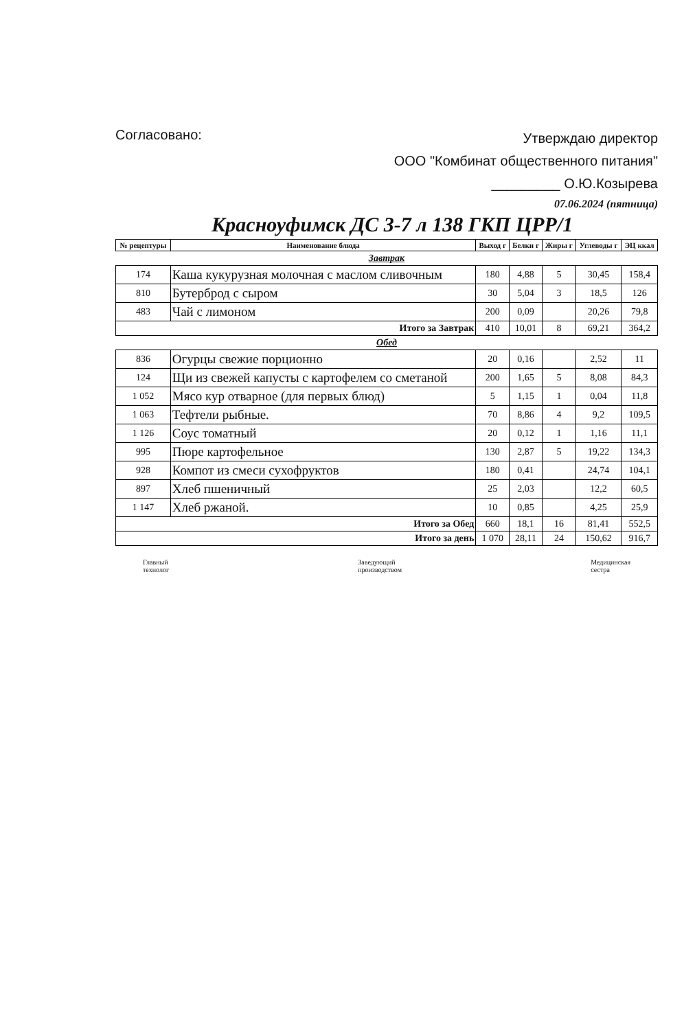Согласовано:
Утверждаю директор
ООО "Комбинат общественного питания"
_________ О.Ю.Козырева
07.06.2024 (пятница)
Красноуфимск ДС 3-7 л 138 ГКП ЦРР/1
| № рецептуры | Наименование блюда | Выход г | Белки г | Жиры г | Углеводы г | ЭЦ ккал |
| --- | --- | --- | --- | --- | --- | --- |
| Завтрак | | | | | | |
| 174 | Каша кукурузная молочная с маслом сливочным | 180 | 4,88 | 5 | 30,45 | 158,4 |
| 810 | Бутерброд с сыром | 30 | 5,04 | 3 | 18,5 | 126 |
| 483 | Чай с лимоном | 200 | 0,09 | | 20,26 | 79,8 |
| Итого за Завтрак | | 410 | 10,01 | 8 | 69,21 | 364,2 |
| Обед | | | | | | |
| 836 | Огурцы свежие порционно | 20 | 0,16 | | 2,52 | 11 |
| 124 | Щи из свежей капусты с картофелем со сметаной | 200 | 1,65 | 5 | 8,08 | 84,3 |
| 1 052 | Мясо кур отварное (для первых блюд) | 5 | 1,15 | 1 | 0,04 | 11,8 |
| 1 063 | Тефтели рыбные. | 70 | 8,86 | 4 | 9,2 | 109,5 |
| 1 126 | Соус томатный | 20 | 0,12 | 1 | 1,16 | 11,1 |
| 995 | Пюре картофельное | 130 | 2,87 | 5 | 19,22 | 134,3 |
| 928 | Компот из смеси сухофруктов | 180 | 0,41 | | 24,74 | 104,1 |
| 897 | Хлеб пшеничный | 25 | 2,03 | | 12,2 | 60,5 |
| 1 147 | Хлеб ржаной. | 10 | 0,85 | | 4,25 | 25,9 |
| Итого за Обед | | 660 | 18,1 | 16 | 81,41 | 552,5 |
| Итого за день | | 1 070 | 28,11 | 24 | 150,62 | 916,7 |
Главный
технолог
Заведующий
производством
Медицинская
сестра